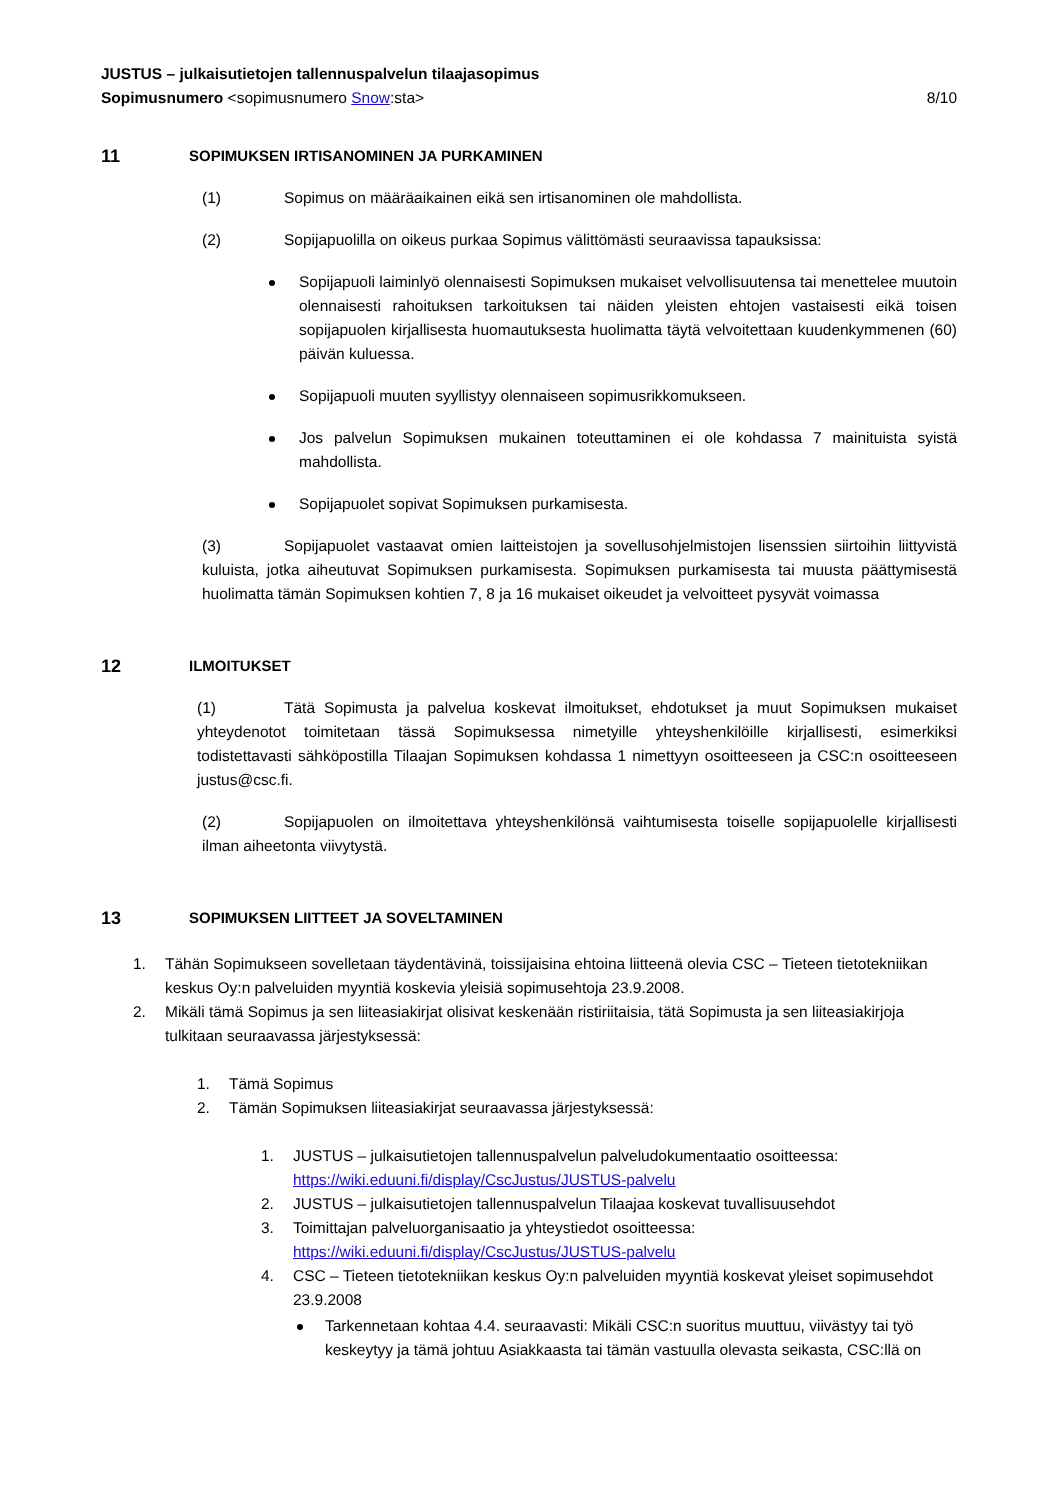JUSTUS – julkaisutietojen tallennuspalvelun tilaajasopimus
Sopimusnumero <sopimusnumero Snow:sta>
8/10
11 SOPIMUKSEN IRTISANOMINEN JA PURKAMINEN
(1) Sopimus on määräaikainen eikä sen irtisanominen ole mahdollista.
(2) Sopijapuolilla on oikeus purkaa Sopimus välittömästi seuraavissa tapauksissa:
Sopijapuoli laiminlyö olennaisesti Sopimuksen mukaiset velvollisuutensa tai menettelee muutoin olennaisesti rahoituksen tarkoituksen tai näiden yleisten ehtojen vastaisesti eikä toisen sopijapuolen kirjallisesta huomautuksesta huolimatta täytä velvoitettaan kuudenkymmenen (60) päivän kuluessa.
Sopijapuoli muuten syyllistyy olennaiseen sopimusrikkomukseen.
Jos palvelun Sopimuksen mukainen toteuttaminen ei ole kohdassa 7 mainituista syistä mahdollista.
Sopijapuolet sopivat Sopimuksen purkamisesta.
(3) Sopijapuolet vastaavat omien laitteistojen ja sovellusohjelmistojen lisenssien siirtoihin liittyvistä kuluista, jotka aiheutuvat Sopimuksen purkamisesta. Sopimuksen purkamisesta tai muusta päättymisestä huolimatta tämän Sopimuksen kohtien 7, 8 ja 16 mukaiset oikeudet ja velvoitteet pysyvät voimassa
12 ILMOITUKSET
(1) Tätä Sopimusta ja palvelua koskevat ilmoitukset, ehdotukset ja muut Sopimuksen mukaiset yhteydenotot toimitetaan tässä Sopimuksessa nimetyille yhteyshenkilöille kirjallisesti, esimerkiksi todistettavasti sähköpostilla Tilaajan Sopimuksen kohdassa 1 nimettyyn osoitteeseen ja CSC:n osoitteeseen justus@csc.fi.
(2) Sopijapuolen on ilmoitettava yhteyshenkilönsä vaihtumisesta toiselle sopijapuolelle kirjallisesti ilman aiheetonta viivytystä.
13 SOPIMUKSEN LIITTEET JA SOVELTAMINEN
1. Tähän Sopimukseen sovelletaan täydentävinä, toissijaisina ehtoina liitteenä olevia CSC – Tieteen tietotekniikan keskus Oy:n palveluiden myyntiä koskevia yleisiä sopimusehtoja 23.9.2008.
2. Mikäli tämä Sopimus ja sen liiteasiakirjat olisivat keskenään ristiriitaisia, tätä Sopimusta ja sen liiteasiakirjoja tulkitaan seuraavassa järjestyksessä:
1. Tämä Sopimus
2. Tämän Sopimuksen liiteasiakirjat seuraavassa järjestyksessä:
1. JUSTUS – julkaisutietojen tallennuspalvelun palveludokumentaatio osoitteessa: https://wiki.eduuni.fi/display/CscJustus/JUSTUS-palvelu
2. JUSTUS – julkaisutietojen tallennuspalvelun Tilaajaa koskevat tuvallisuusehdot
3. Toimittajan palveluorganisaatio ja yhteystiedot osoitteessa: https://wiki.eduuni.fi/display/CscJustus/JUSTUS-palvelu
4. CSC – Tieteen tietotekniikan keskus Oy:n palveluiden myyntiä koskevat yleiset sopimusehdot 23.9.2008
Tarkennetaan kohtaa 4.4. seuraavasti: Mikäli CSC:n suoritus muuttuu, viivästyy tai työ keskeytyy ja tämä johtuu Asiakkaasta tai tämän vastuulla olevasta seikasta, CSC:llä on